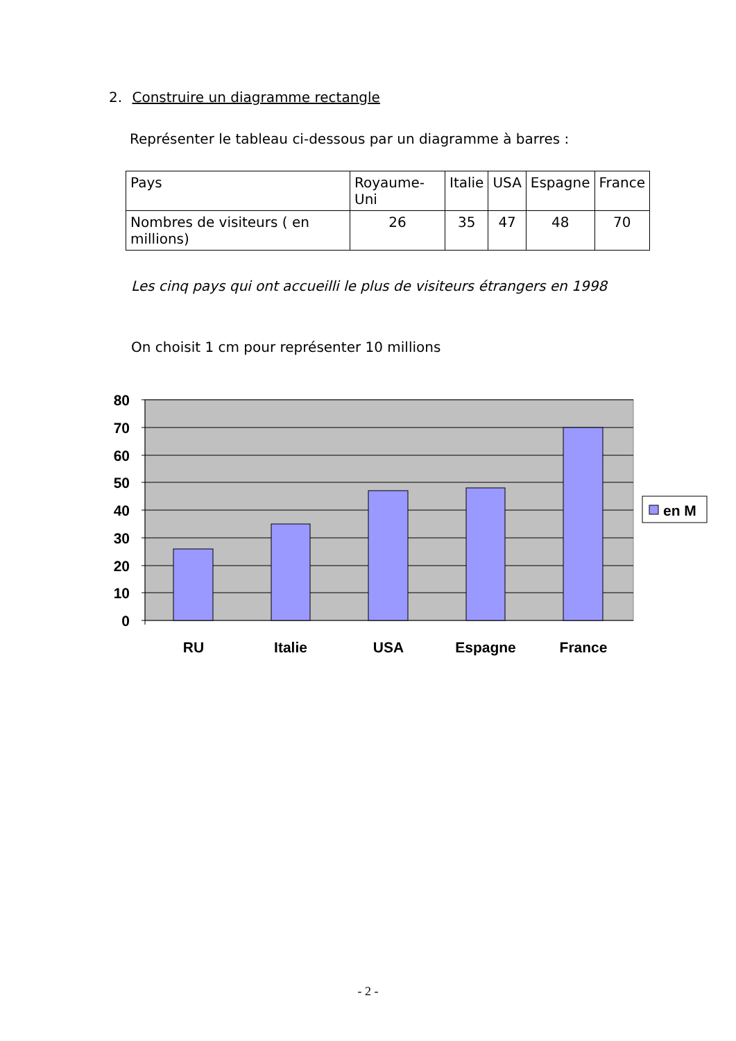2. Construire un diagramme rectangle
Représenter le tableau ci-dessous par un diagramme à barres :
| Pays | Royaume- Uni | Italie | USA | Espagne | France |
| Nombres de visiteurs ( en millions) | 26 | 35 | 47 | 48 | 70 |
Les cinq pays qui ont accueilli le plus de visiteurs étrangers en 1998
On choisit 1 cm pour représenter 10 millions
80
70
60
50
40
30
20
10
0
RU
Italie
USA
Espagne
France
en M
- 2 -